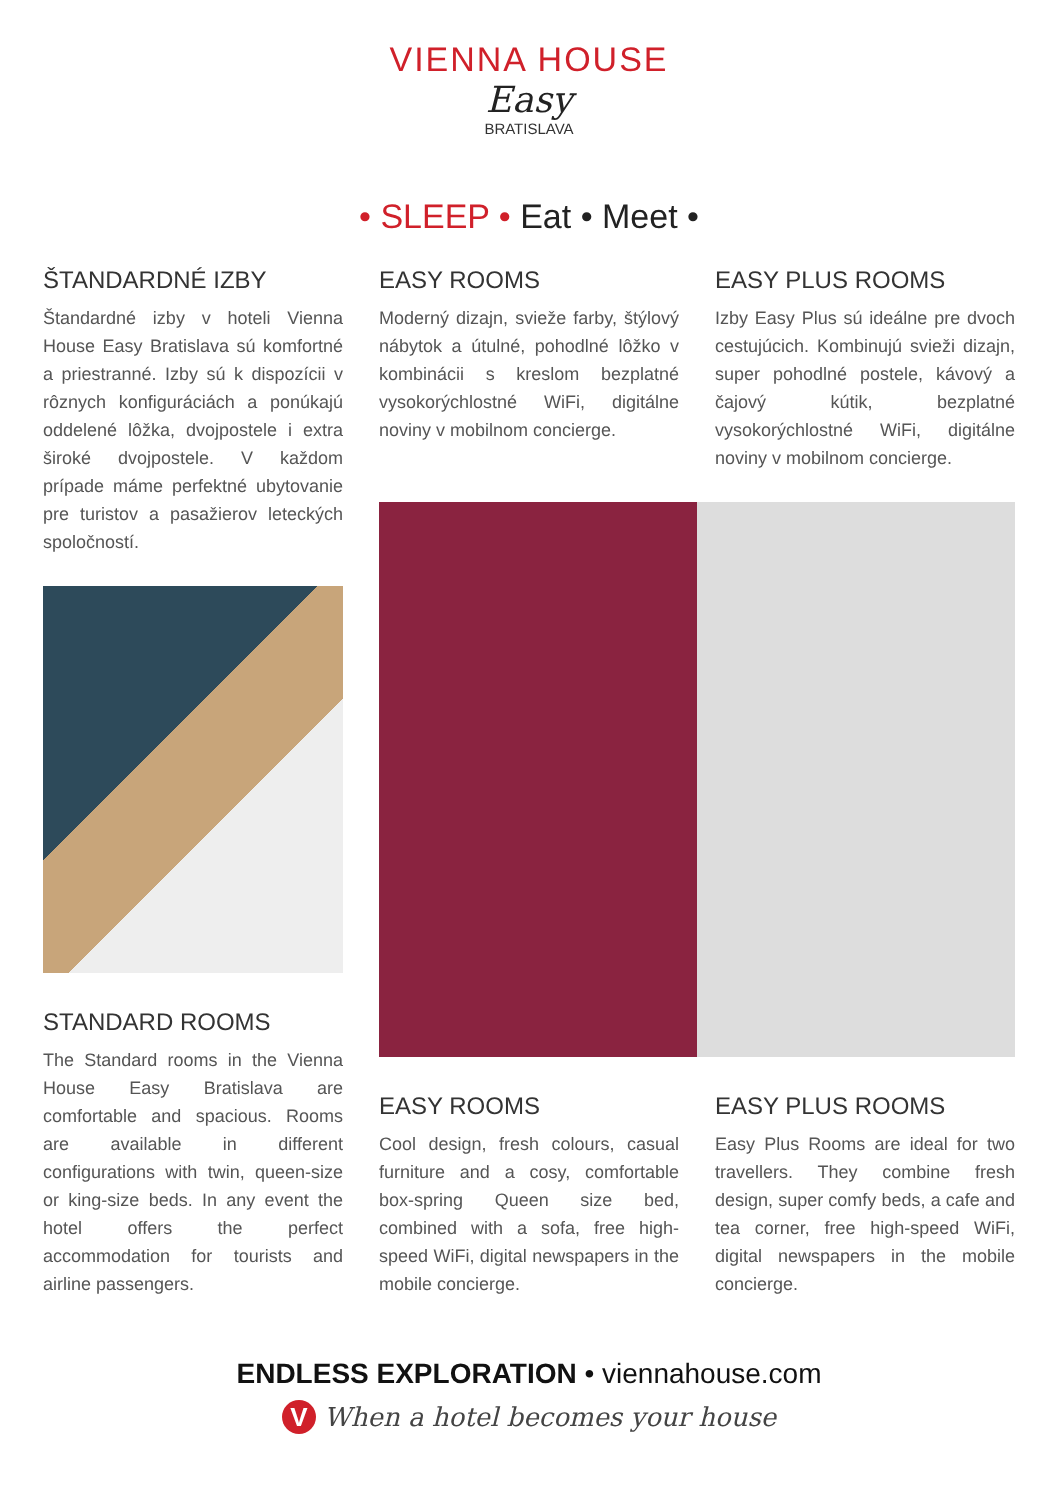VIENNA HOUSE
Easy
BRATISLAVA
• SLEEP • Eat • Meet •
ŠTANDARDNÉ IZBY
Štandardné izby v hoteli Vienna House Easy Bratislava sú komfortné a priestranné. Izby sú k dispozícii v rôznych konfiguráciách a ponúkajú oddelené lôžka, dvojpostele i extra široké dvojpostele. V každom prípade máme perfektné ubytovanie pre turistov a pasažierov leteckých spoločností.
STANDARD ROOMS
The Standard rooms in the Vienna House Easy Bratislava are comfortable and spacious. Rooms are available in different configurations with twin, queen-size or king-size beds. In any event the hotel offers the perfect accommodation for tourists and airline passengers.
EASY ROOMS
Moderný dizajn, svieže farby, štýlový nábytok a útulné, pohodlné lôžko v kombinácii s kreslom bezplatné vysokorýchlostné WiFi, digitálne noviny v mobilnom concierge.
EASY PLUS ROOMS
Izby Easy Plus sú ideálne pre dvoch cestujúcich. Kombinujú svieži dizajn, super pohodlné postele, kávový a čajový kútik, bezplatné vysokorýchlostné WiFi, digitálne noviny v mobilnom concierge.
EASY ROOMS
Cool design, fresh colours, casual furniture and a cosy, comfortable box-spring Queen size bed, combined with a sofa, free high-speed WiFi, digital newspapers in the mobile concierge.
EASY PLUS ROOMS
Easy Plus Rooms are ideal for two travellers. They combine fresh design, super comfy beds, a cafe and tea corner, free high-speed WiFi, digital newspapers in the mobile concierge.
ENDLESS EXPLORATION • viennahouse.com
V When a hotel becomes your house